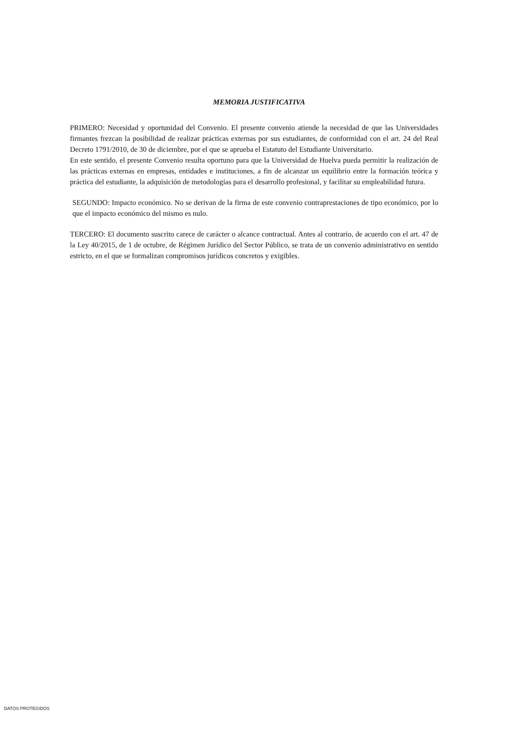MEMORIA JUSTIFICATIVA
PRIMERO: Necesidad y oportunidad del Convenio. El presente convenio atiende la necesidad de que las Universidades firmantes frezcan la posibilidad de realizar prácticas externas por sus estudiantes, de conformidad con el art. 24 del Real Decreto 1791/2010, de 30 de diciembre, por el que se aprueba el Estatuto del Estudiante Universitario.
En este sentido, el presente Convenio resulta oportuno para que la Universidad de Huelva pueda permitir la realización de las prácticas externas en empresas, entidades e instituciones, a fin de alcanzar un equilibrio entre la formación teórica y práctica del estudiante, la adquisición de metodologías para el desarrollo profesional, y facilitar su empleabilidad futura.
SEGUNDO: Impacto económico. No se derivan de la firma de este convenio contraprestaciones de tipo económico, por lo que el impacto económico del mismo es nulo.
TERCERO: El documento suscrito carece de carácter o alcance contractual. Antes al contrario, de acuerdo con el art. 47 de la Ley 40/2015, de 1 de octubre, de Régimen Jurídico del Sector Público, se trata de un convenio administrativo en sentido estricto, en el que se formalizan compromisos jurídicos concretos y exigibles.
DATOS PROTEGIDOS